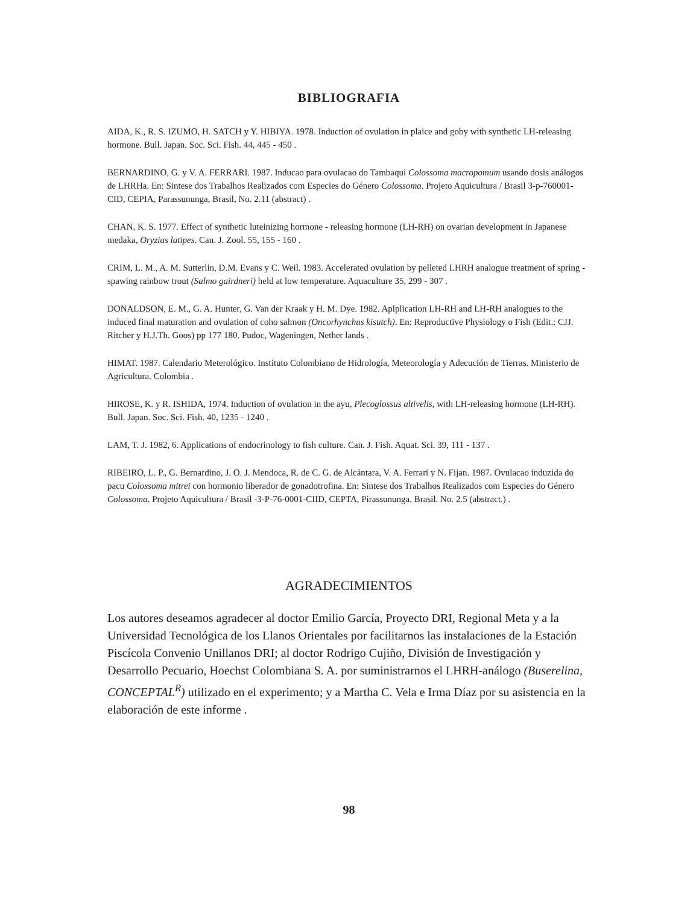BIBLIOGRAFIA
AIDA, K., R. S. IZUMO, H. SATCH y Y. HIBIYA. 1978. Induction of ovulation in plaice and goby with synthetic LH-releasing hormone. Bull. Japan. Soc. Sci. Fish. 44, 445 - 450 .
BERNARDINO, G. y V. A. FERRARI. 1987. Inducao para ovulacao do Tambaqui Colossoma macropomum usando dosis análogos de LHRHa. En: Sintese dos Trabalhos Realizados com Especies do Género Colossoma. Projeto Aquicultura / Brasil 3-p-760001-CID, CEPIA, Parassununga, Brasil, No. 2.11 (abstract) .
CHAN, K. S. 1977. Effect of synthetic luteinizing hormone - releasing hormone (LH-RH) on ovarian development in Japanese medaka, Oryzias latipes. Can. J. Zool. 55, 155 - 160 .
CRIM, L. M., A. M. Sutterlin, D.M. Evans y C. Weil. 1983. Accelerated ovulation by pelleted LHRH analogue treatment of spring - spawing rainbow trout (Salmo gairdneri) held at low temperature. Aquaculture 35, 299 - 307 .
DONALDSON, E. M., G. A. Hunter, G. Van der Kraak y H. M. Dye. 1982. Aplplication LH-RH and LH-RH analogues to the induced final maturation and ovulation of coho salmon (Oncorhynchus kisutch). En: Reproductive Physiology o Fish (Edit.: CJJ. Ritcher y H.J.Th. Goos) pp 177 180. Pudoc, Wageningen, Nether lands .
HIMAT. 1987. Calendario Meterológico. Instituto Colombiano de Hidrología, Meteorología y Adecución de Tierras. Ministerio de Agricultura. Colombia .
HIROSE, K. y R. ISHIDA, 1974. Induction of ovulation in the ayu, Plecoglossus altivelis, with LH-releasing hormone (LH-RH). Bull. Japan. Soc. Sci. Fish. 40, 1235 - 1240 .
LAM, T. J. 1982, 6. Applications of endocrinology to fish culture. Can. J. Fish. Aquat. Sci. 39, 111 - 137 .
RIBEIRO, L. P., G. Bernardino, J. O. J. Mendoca, R. de C. G. de Alcántara, V. A. Ferrari y N. Fijan. 1987. Ovulacao induzida do pacu Colossoma mitrei con hormonio liberador de gonadotrofina. En: Sintese dos Trabalhos Realizados com Especies do Género Colossoma. Projeto Aquicultura / Brasil -3-P-76-0001-CIID, CEPTA, Pirassununga, Brasil. No. 2.5 (abstract.) .
AGRADECIMIENTOS
Los autores deseamos agradecer al doctor Emilio García, Proyecto DRI, Regional Meta y a la Universidad Tecnológica de los Llanos Orientales por facilitarnos las instalaciones de la Estación Piscícola Convenio Unillanos DRI; al doctor Rodrigo Cujiño, División de Investigación y Desarrollo Pecuario, Hoechst Colombiana S. A. por suministrarnos el LHRH-análogo (Buserelina, CONCEPTAL<sup>R</sup>) utilizado en el experimento; y a Martha C. Vela e Irma Díaz por su asistencia en la elaboración de este informe .
98